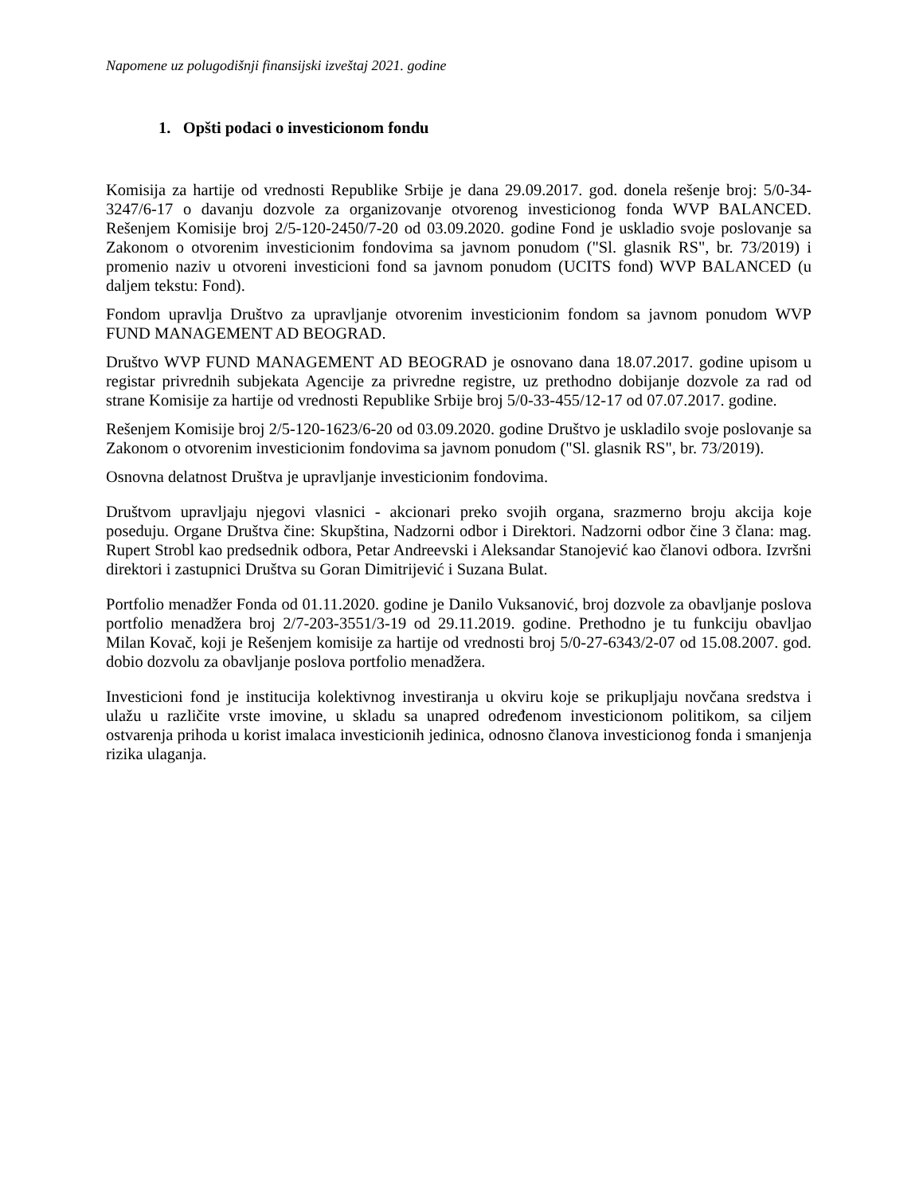Napomene uz polugodišnji finansijski izveštaj 2021. godine
1. Opšti podaci o investicionom fondu
Komisija za hartije od vrednosti Republike Srbije je dana 29.09.2017. god. donela rešenje broj: 5/0-34-3247/6-17 o davanju dozvole za organizovanje otvorenog investicionog fonda WVP BALANCED. Rešenjem Komisije broj 2/5-120-2450/7-20 od 03.09.2020. godine Fond je uskladio svoje poslovanje sa Zakonom o otvorenim investicionim fondovima sa javnom ponudom ("Sl. glasnik RS", br. 73/2019) i promenio naziv u otvoreni investicioni fond sa javnom ponudom (UCITS fond) WVP BALANCED (u daljem tekstu: Fond).
Fondom upravlja Društvo za upravljanje otvorenim investicionim fondom sa javnom ponudom WVP FUND MANAGEMENT AD BEOGRAD.
Društvo WVP FUND MANAGEMENT AD BEOGRAD je osnovano dana 18.07.2017. godine upisom u registar privrednih subjekata Agencije za privredne registre, uz prethodno dobijanje dozvole za rad od strane Komisije za hartije od vrednosti Republike Srbije broj 5/0-33-455/12-17 od 07.07.2017. godine.
Rešenjem Komisije broj 2/5-120-1623/6-20 od 03.09.2020. godine Društvo je uskladilo svoje poslovanje sa Zakonom o otvorenim investicionim fondovima sa javnom ponudom ("Sl. glasnik RS", br. 73/2019).
Osnovna delatnost Društva je upravljanje investicionim fondovima.
Društvom upravljaju njegovi vlasnici - akcionari preko svojih organa, srazmerno broju akcija koje poseduju. Organe Društva čine: Skupština, Nadzorni odbor i Direktori. Nadzorni odbor čine 3 člana: mag. Rupert Strobl kao predsednik odbora, Petar Andreevski i Aleksandar Stanojević kao članovi odbora. Izvršni direktori i zastupnici Društva su Goran Dimitrijević i Suzana Bulat.
Portfolio menadžer Fonda od 01.11.2020. godine je Danilo Vuksanović, broj dozvole za obavljanje poslova portfolio menadžera broj 2/7-203-3551/3-19 od 29.11.2019. godine. Prethodno je tu funkciju obavljao Milan Kovač, koji je Rešenjem komisije za hartije od vrednosti broj 5/0-27-6343/2-07 od 15.08.2007. god. dobio dozvolu za obavljanje poslova portfolio menadžera.
Investicioni fond je institucija kolektivnog investiranja u okviru koje se prikupljaju novčana sredstva i ulažu u različite vrste imovine, u skladu sa unapred određenom investicionom politikom, sa ciljem ostvarenja prihoda u korist imalaca investicionih jedinica, odnosno članova investicionog fonda i smanjenja rizika ulaganja.